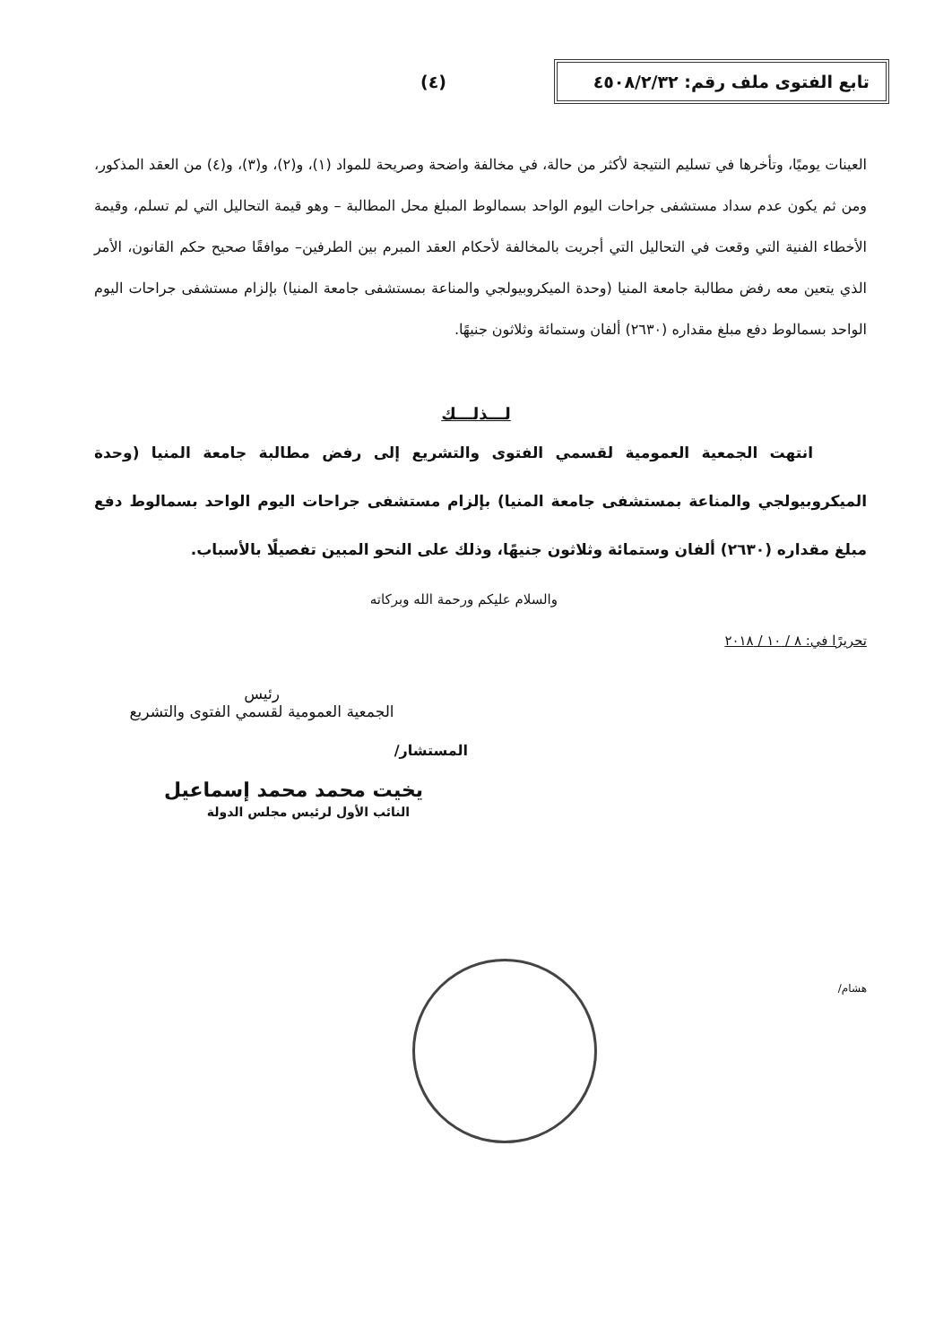تابع الفتوى ملف رقم: ٤٥٠٨/٢/٣٢
(٤)
العينات يوميًا، وتأخرها في تسليم النتيجة لأكثر من حالة، في مخالفة واضحة وصريحة للمواد (١)، و(٢)، و(٣)، و(٤) من العقد المذكور، ومن ثم يكون عدم سداد مستشفى جراحات اليوم الواحد بسمالوط المبلغ محل المطالبة – وهو قيمة التحاليل التي لم تسلم، وقيمة الأخطاء الفنية التي وقعت في التحاليل التي أجريت بالمخالفة لأحكام العقد المبرم بين الطرفين– موافقًا صحيح حكم القانون، الأمر الذي يتعين معه رفض مطالبة جامعة المنيا (وحدة الميكروبيولجي والمناعة بمستشفى جامعة المنيا) بإلزام مستشفى جراحات اليوم الواحد بسمالوط دفع مبلغ مقداره (٢٦٣٠) ألفان وستمائة وثلاثون جنيهًا.
لـــذلـــك
انتهت الجمعية العمومية لقسمي الفتوى والتشريع إلى رفض مطالبة جامعة المنيا (وحدة الميكروبيولجي والمناعة بمستشفى جامعة المنيا) بإلزام مستشفى جراحات اليوم الواحد بسمالوط دفع مبلغ مقداره (٢٦٣٠) ألفان وستمائة وثلاثون جنيهًا، وذلك على النحو المبين تفصيلًا بالأسباب.
والسلام عليكم ورحمة الله وبركاته
تحريرًا في: ٨ / ١٠ / ٢٠١٨
رئيس
الجمعية العمومية لقسمي الفتوى والتشريع
المستشار/
يخيت محمد محمد إسماعيل
النائب الأول لرئيس مجلس الدولة
هشام/